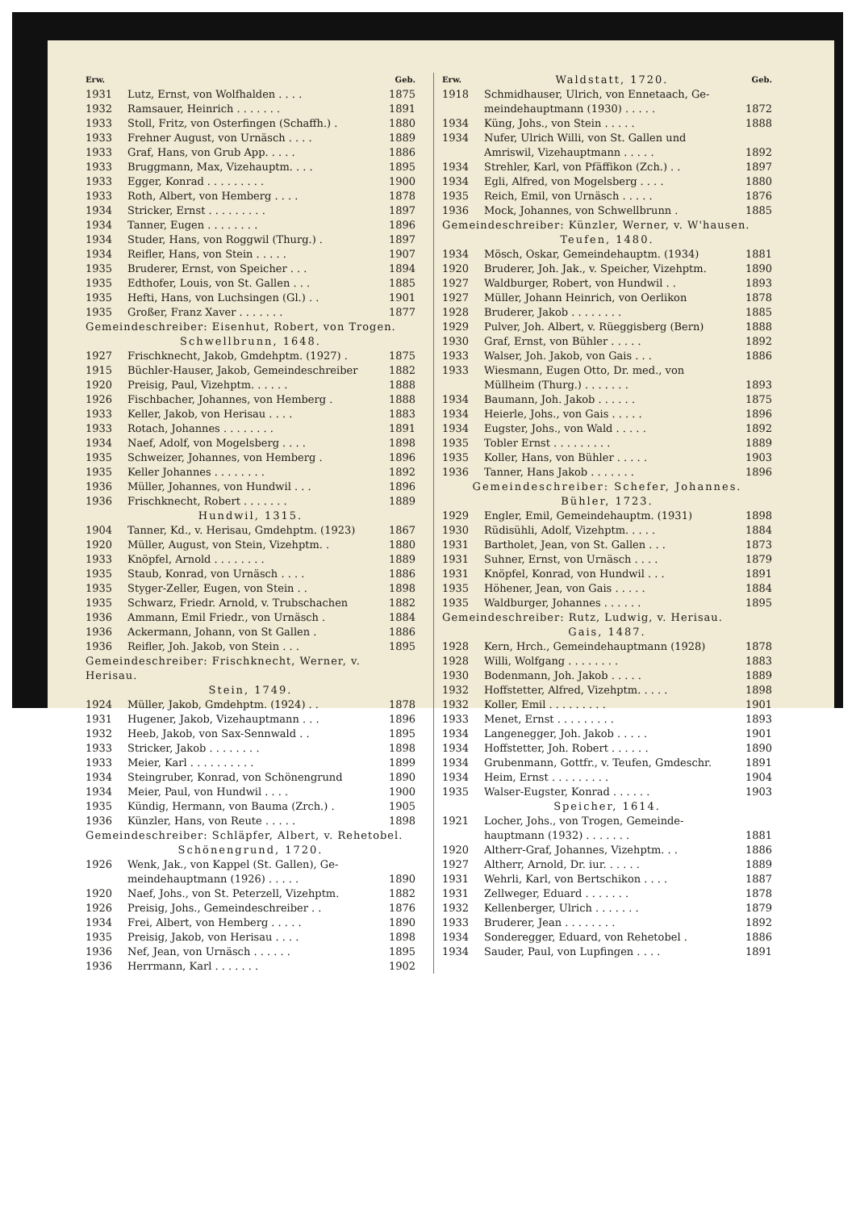| Erw. | | Geb. |
| --- | --- | --- |
| 1931 | Lutz, Ernst, von Wolfhalden . . . . | 1875 |
| 1932 | Ramsauer, Heinrich . . . . . . . | 1891 |
| 1933 | Stoll, Fritz, von Osterfingen (Schaffh.) . | 1880 |
| 1933 | Frehner August, von Urnäsch . . . . | 1889 |
| 1933 | Graf, Hans, von Grub App. . . . . | 1886 |
| 1933 | Bruggmann, Max, Vizehauptm. . . . | 1895 |
| 1933 | Egger, Konrad . . . . . . . . . | 1900 |
| 1933 | Roth, Albert, von Hemberg . . . . | 1878 |
| 1934 | Stricker, Ernst . . . . . . . . . | 1897 |
| 1934 | Tanner, Eugen . . . . . . . . | 1896 |
| 1934 | Studer, Hans, von Roggwil (Thurg.) . | 1897 |
| 1934 | Reifler, Hans, von Stein . . . . . | 1907 |
| 1935 | Bruderer, Ernst, von Speicher . . . | 1894 |
| 1935 | Edthofer, Louis, von St. Gallen . . . | 1885 |
| 1935 | Hefti, Hans, von Luchsingen (Gl.) . . | 1901 |
| 1935 | Großer, Franz Xaver . . . . . . . | 1877 |
| Gemeindeschreiber: Eisenhut, Robert, von Trogen. | | |
| Schwellbrunn, 1648. | | |
| 1927 | Frischknecht, Jakob, Gmdehptm. (1927) . | 1875 |
| 1915 | Büchler-Hauser, Jakob, Gemeindeschreiber | 1882 |
| 1920 | Preisig, Paul, Vizehptm. . . . . . | 1888 |
| 1926 | Fischbacher, Johannes, von Hemberg . | 1888 |
| 1933 | Keller, Jakob, von Herisau . . . . | 1883 |
| 1933 | Rotach, Johannes . . . . . . . . | 1891 |
| 1934 | Naef, Adolf, von Mogelsberg . . . . | 1898 |
| 1935 | Schweizer, Johannes, von Hemberg . | 1896 |
| 1935 | Keller Johannes . . . . . . . . | 1892 |
| 1936 | Müller, Johannes, von Hundwil . . . | 1896 |
| 1936 | Frischknecht, Robert . . . . . . . | 1889 |
| Hundwil, 1315. | | |
| 1904 | Tanner, Kd., v. Herisau, Gmdehptm. (1923) | 1867 |
| 1920 | Müller, August, von Stein, Vizehptm. . | 1880 |
| 1933 | Knöpfel, Arnold . . . . . . . . | 1889 |
| 1935 | Staub, Konrad, von Urnäsch . . . . | 1886 |
| 1935 | Styger-Zeller, Eugen, von Stein . . | 1898 |
| 1935 | Schwarz, Friedr. Arnold, v. Trubschachen | 1882 |
| 1936 | Ammann, Emil Friedr., von Urnäsch . | 1884 |
| 1936 | Ackermann, Johann, von St Gallen . | 1886 |
| 1936 | Reifler, Joh. Jakob, von Stein . . . | 1895 |
| Gemeindeschreiber: Frischknecht, Werner, v. Herisau. | | |
| Stein, 1749. | | |
| 1924 | Müller, Jakob, Gmdehptm. (1924) . . | 1878 |
| 1931 | Hugener, Jakob, Vizehauptmann . . . | 1896 |
| 1932 | Heeb, Jakob, von Sax-Sennwald . . | 1895 |
| 1933 | Stricker, Jakob . . . . . . . . | 1898 |
| 1933 | Meier, Karl . . . . . . . . . . | 1899 |
| 1934 | Steingruber, Konrad, von Schönengrund | 1890 |
| 1934 | Meier, Paul, von Hundwil . . . . | 1900 |
| 1935 | Kündig, Hermann, von Bauma (Zrch.) . | 1905 |
| 1936 | Künzler, Hans, von Reute . . . . . | 1898 |
| Gemeindeschreiber: Schläpfer, Albert, v. Rehetobel. | | |
| Schönengrund, 1720. | | |
| 1926 | Wenk, Jak., von Kappel (St. Gallen), Ge- | |
| | meindehauptmann (1926) . . . . . | 1890 |
| 1920 | Naef, Johs., von St. Peterzell, Vizehptm. | 1882 |
| 1926 | Preisig, Johs., Gemeindeschreiber . . | 1876 |
| 1934 | Frei, Albert, von Hemberg . . . . . | 1890 |
| 1935 | Preisig, Jakob, von Herisau . . . . | 1898 |
| 1936 | Nef, Jean, von Urnäsch . . . . . . | 1895 |
| 1936 | Herrmann, Karl . . . . . . . | 1902 |
| Erw. | Waldstatt, 1720. | Geb. |
| --- | --- | --- |
| 1918 | Schmidhauser, Ulrich, von Ennetaach, Ge- | |
| | meindehauptmann (1930) . . . . . | 1872 |
| 1934 | Küng, Johs., von Stein . . . . . | 1888 |
| 1934 | Nufer, Ulrich Willi, von St. Gallen und | |
| | Amriswil, Vizehauptmann . . . . . | 1892 |
| 1934 | Strehler, Karl, von Pfäffikon (Zch.) . . | 1897 |
| 1934 | Egli, Alfred, von Mogelsberg . . . . | 1880 |
| 1935 | Reich, Emil, von Urnäsch . . . . . | 1876 |
| 1936 | Mock, Johannes, von Schwellbrunn . | 1885 |
| Gemeindeschreiber: Künzler, Werner, v. W'hausen. | | |
| Teufen, 1480. | | |
| 1934 | Mösch, Oskar, Gemeindehauptm. (1934) | 1881 |
| 1920 | Bruderer, Joh. Jak., v. Speicher, Vizehptm. | 1890 |
| 1927 | Waldburger, Robert, von Hundwil . . | 1893 |
| 1927 | Müller, Johann Heinrich, von Oerlikon | 1878 |
| 1928 | Bruderer, Jakob . . . . . . . . | 1885 |
| 1929 | Pulver, Joh. Albert, v. Rüeggisberg (Bern) | 1888 |
| 1930 | Graf, Ernst, von Bühler . . . . . | 1892 |
| 1933 | Walser, Joh. Jakob, von Gais . . . | 1886 |
| 1933 | Wiesmann, Eugen Otto, Dr. med., von | |
| | Müllheim (Thurg.) . . . . . . . | 1893 |
| 1934 | Baumann, Joh. Jakob . . . . . . | 1875 |
| 1934 | Heierle, Johs., von Gais . . . . . | 1896 |
| 1934 | Eugster, Johs., von Wald . . . . . | 1892 |
| 1935 | Tobler Ernst . . . . . . . . . | 1889 |
| 1935 | Koller, Hans, von Bühler . . . . . | 1903 |
| 1936 | Tanner, Hans Jakob . . . . . . . | 1896 |
| Gemeindeschreiber: Schefer, Johannes. | | |
| Bühler, 1723. | | |
| 1929 | Engler, Emil, Gemeindehauptm. (1931) | 1898 |
| 1930 | Rüdisühli, Adolf, Vizehptm. . . . . | 1884 |
| 1931 | Bartholet, Jean, von St. Gallen . . . | 1873 |
| 1931 | Suhner, Ernst, von Urnäsch . . . . | 1879 |
| 1931 | Knöpfel, Konrad, von Hundwil . . . | 1891 |
| 1935 | Höhener, Jean, von Gais . . . . . | 1884 |
| 1935 | Waldburger, Johannes . . . . . . | 1895 |
| Gemeindeschreiber: Rutz, Ludwig, v. Herisau. | | |
| Gais, 1487. | | |
| 1928 | Kern, Hrch., Gemeindehauptmann (1928) | 1878 |
| 1928 | Willi, Wolfgang . . . . . . . . | 1883 |
| 1930 | Bodenmann, Joh. Jakob . . . . . | 1889 |
| 1932 | Hoffstetter, Alfred, Vizehptm. . . . . | 1898 |
| 1932 | Koller, Emil . . . . . . . . . | 1901 |
| 1933 | Menet, Ernst . . . . . . . . . | 1893 |
| 1934 | Langenegger, Joh. Jakob . . . . . | 1901 |
| 1934 | Hoffstetter, Joh. Robert . . . . . . | 1890 |
| 1934 | Grubenmann, Gottfr., v. Teufen, Gmdeschr. | 1891 |
| 1934 | Heim, Ernst . . . . . . . . . | 1904 |
| 1935 | Walser-Eugster, Konrad . . . . . . | 1903 |
| Speicher, 1614. | | |
| 1921 | Locher, Johs., von Trogen, Gemeinde- | |
| | hauptmann (1932) . . . . . . . | 1881 |
| 1920 | Altherr-Graf, Johannes, Vizehptm. . . | 1886 |
| 1927 | Altherr, Arnold, Dr. iur. . . . . . | 1889 |
| 1931 | Wehrli, Karl, von Bertschikon . . . . | 1887 |
| 1931 | Zellweger, Eduard . . . . . . . | 1878 |
| 1932 | Kellenberger, Ulrich . . . . . . . | 1879 |
| 1933 | Bruderer, Jean . . . . . . . . | 1892 |
| 1934 | Sonderegger, Eduard, von Rehetobel . | 1886 |
| 1934 | Sauder, Paul, von Lupfingen . . . . | 1891 |